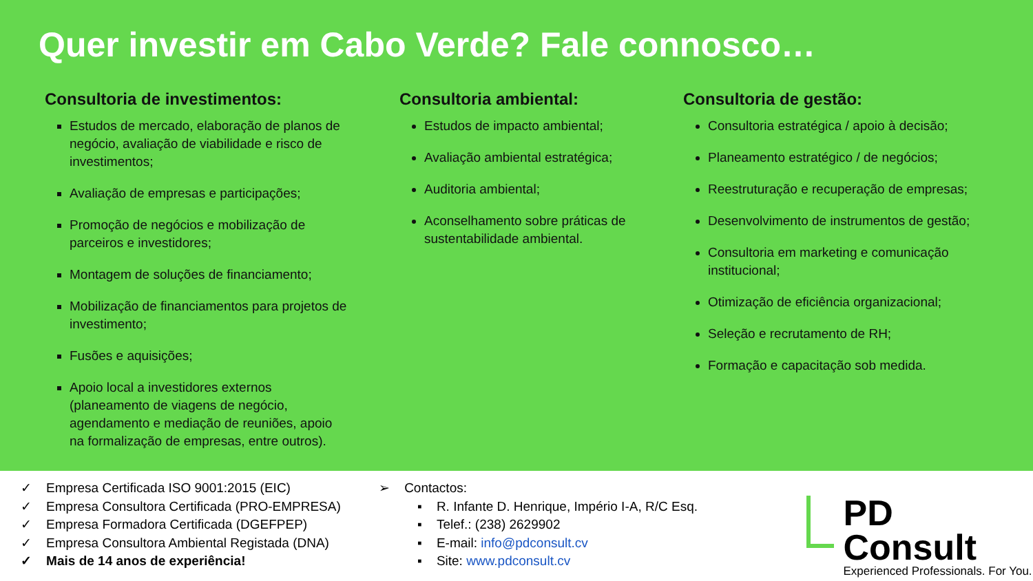Quer investir em Cabo Verde? Fale connosco…
Consultoria de investimentos:
Estudos de mercado, elaboração de planos de negócio, avaliação de viabilidade e risco de investimentos;
Avaliação de empresas e participações;
Promoção de negócios e mobilização de parceiros e investidores;
Montagem de soluções de financiamento;
Mobilização de financiamentos para projetos de investimento;
Fusões e aquisições;
Apoio local a investidores externos (planeamento de viagens de negócio, agendamento e mediação de reuniões, apoio na formalização de empresas, entre outros).
Consultoria ambiental:
Estudos de impacto ambiental;
Avaliação ambiental estratégica;
Auditoria ambiental;
Aconselhamento sobre práticas de sustentabilidade ambiental.
Consultoria de gestão:
Consultoria estratégica / apoio à decisão;
Planeamento estratégico / de negócios;
Reestruturação e recuperação de empresas;
Desenvolvimento de instrumentos de gestão;
Consultoria em marketing e comunicação institucional;
Otimização de eficiência organizacional;
Seleção e recrutamento de RH;
Formação e capacitação sob medida.
✓ Empresa Certificada ISO 9001:2015 (EIC)
✓ Empresa Consultora Certificada (PRO-EMPRESA)
✓ Empresa Formadora Certificada (DGEFPEP)
✓ Empresa Consultora Ambiental Registada (DNA)
✓ Mais de 14 anos de experiência!
➢ Contactos:
▪ R. Infante D. Henrique, Império I-A, R/C Esq.
▪ Telef.: (238) 2629902
▪ E-mail: info@pdconsult.cv
▪ Site: www.pdconsult.cv
PD Consult
Experienced Professionals. For You.